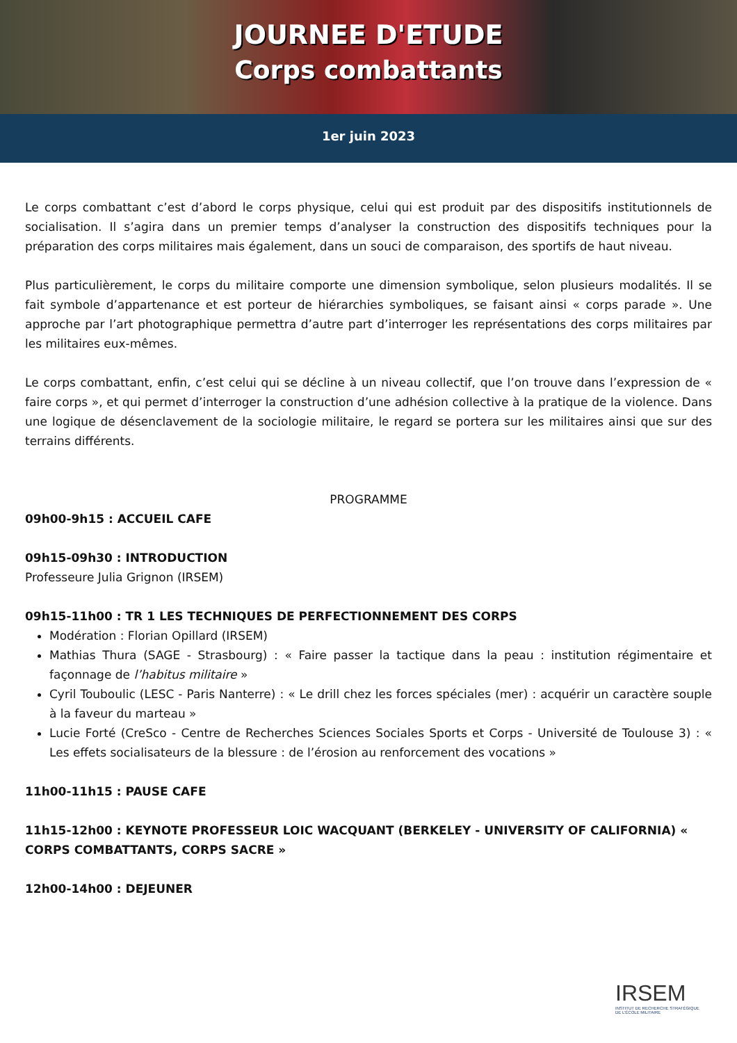JOURNEE D'ETUDE
Corps combattants
1er juin 2023
Le corps combattant c’est d’abord le corps physique, celui qui est produit par des dispositifs institutionnels de socialisation. Il s’agira dans un premier temps d’analyser la construction des dispositifs techniques pour la préparation des corps militaires mais également, dans un souci de comparaison, des sportifs de haut niveau.
Plus particulièrement, le corps du militaire comporte une dimension symbolique, selon plusieurs modalités. Il se fait symbole d’appartenance et est porteur de hiérarchies symboliques, se faisant ainsi « corps parade ». Une approche par l’art photographique permettra d’autre part d’interroger les représentations des corps militaires par les militaires eux-mêmes.
Le corps combattant, enfin, c’est celui qui se décline à un niveau collectif, que l’on trouve dans l’expression de « faire corps », et qui permet d’interroger la construction d’une adhésion collective à la pratique de la violence. Dans une logique de désenclavement de la sociologie militaire, le regard se portera sur les militaires ainsi que sur des terrains différents.
PROGRAMME
09h00-9h15 : ACCUEIL CAFE
09h15-09h30 : INTRODUCTION
Professeure Julia Grignon (IRSEM)
09h15-11h00 : TR 1 LES TECHNIQUES DE PERFECTIONNEMENT DES CORPS
Modération : Florian Opillard (IRSEM)
Mathias Thura (SAGE - Strasbourg) : « Faire passer la tactique dans la peau : institution régimentaire et façonnage de l’habitus militaire »
Cyril Touboulic (LESC - Paris Nanterre) : « Le drill chez les forces spéciales (mer) : acquérir un caractère souple à la faveur du marteau »
Lucie Forté (CreSco - Centre de Recherches Sciences Sociales Sports et Corps - Université de Toulouse 3) : « Les effets socialisateurs de la blessure : de l’érosion au renforcement des vocations »
11h00-11h15 : PAUSE CAFE
11h15-12h00 : KEYNOTE PROFESSEUR LOIC WACQUANT (BERKELEY - UNIVERSITY OF CALIFORNIA) « CORPS COMBATTANTS, CORPS SACRE »
12h00-14h00 : DEJEUNER
IRSEM
INSTITUT DE RECHERCHE STRATÉGIQUE
DE L’ÉCOLE MILITAIRE